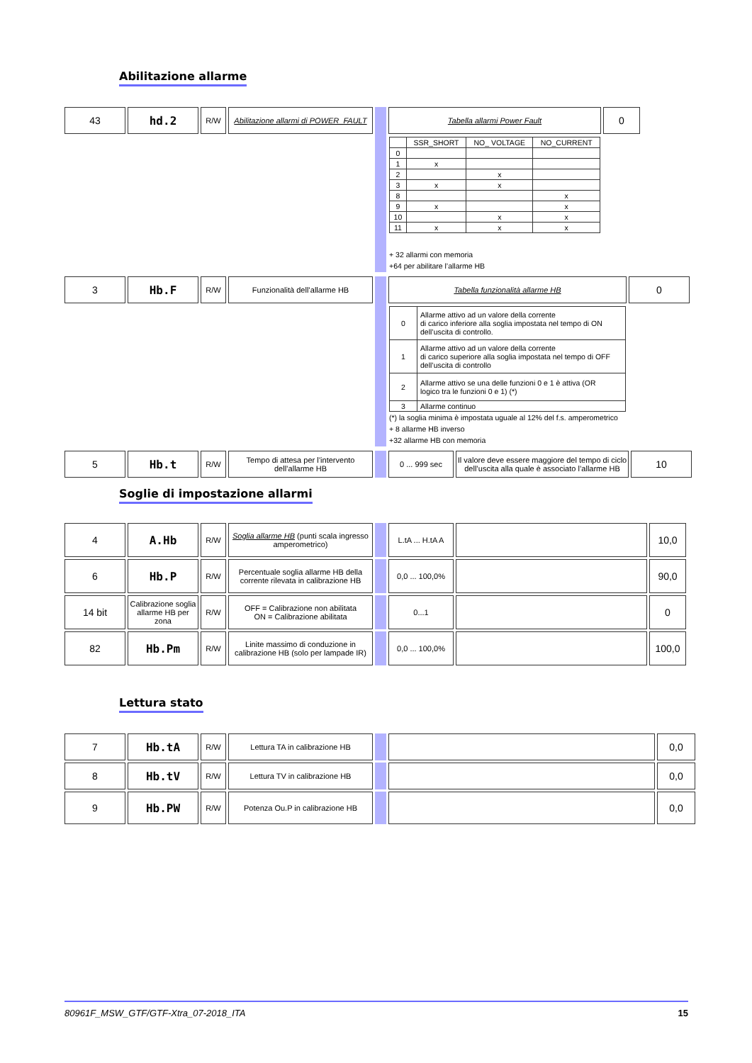Abilitazione allarme
| 43 | hd.2 | R/W | Abilitazione allarmi di POWER_FAULT | | Tabella allarmi Power Fault | 0 |
| | | | | | / / SSR_SHORT / NO_ VOLTAGE / NO_CURRENT / / 0 / / / / / 1 / x / / / / 2 / / x / / / 3 / x / x / / / 8 / / / x / / 9 / x / / x / / 10 / / x / x / / 11 / x / x / x / + 32 allarmi con memoria +64 per abilitare l’allarme HB | |
| 3 | Hb.F | R/W | Funzionalità dell’allarme HB | | Tabella funzionalità allarme HB | 0 |
| | | | | | / 0 / Allarme attivo ad un valore della corrente di carico inferiore alla soglia impostata nel tempo di ON dell’uscita di controllo. / / 1 / Allarme attivo ad un valore della corrente di carico superiore alla soglia impostata nel tempo di OFF dell’uscita di controllo / / 2 / Allarme attivo se una delle funzioni 0 e 1 è attiva (OR logico tra le funzioni 0 e 1) (*) / / 3 / Allarme continuo / (*) la soglia minima è impostata uguale al 12% del f.s. amperometrico + 8 allarme HB inverso +32 allarme HB con memoria | |
| 5 | Hb.t | R/W | Tempo di attesa per l’intervento dell’allarme HB | | 0 ... 999 sec | Il valore deve essere maggiore del tempo di ciclo dell’uscita alla quale è associato l’allarme HB | 10 |
Soglie di impostazione allarmi
| 4 | A.Hb | R/W | Soglia allarme HB (punti scala ingresso amperometrico) | | L.tA ... H.tA A | | 10,0 |
| 6 | Hb.P | R/W | Percentuale soglia allarme HB della corrente rilevata in calibrazione HB | | 0,0 ... 100,0% | | 90,0 |
| 14 bit | Calibrazione soglia allarme HB per zona | R/W | OFF = Calibrazione non abilitata ON = Calibrazione abilitata | | 0...1 | | 0 |
| 82 | Hb.Pm | R/W | Linite massimo di conduzione in calibrazione HB (solo per lampade IR) | | 0,0 ... 100,0% | | 100,0 |
Lettura stato
| 7 | Hb.tA | R/W | Lettura TA in calibrazione HB | | | 0,0 |
| 8 | Hb.tV | R/W | Lettura TV in calibrazione HB | | | 0,0 |
| 9 | Hb.PW | R/W | Potenza Ou.P in calibrazione HB | | | 0,0 |
80961F_MSW_GTF/GTF-Xtra_07-2018_ITA 15